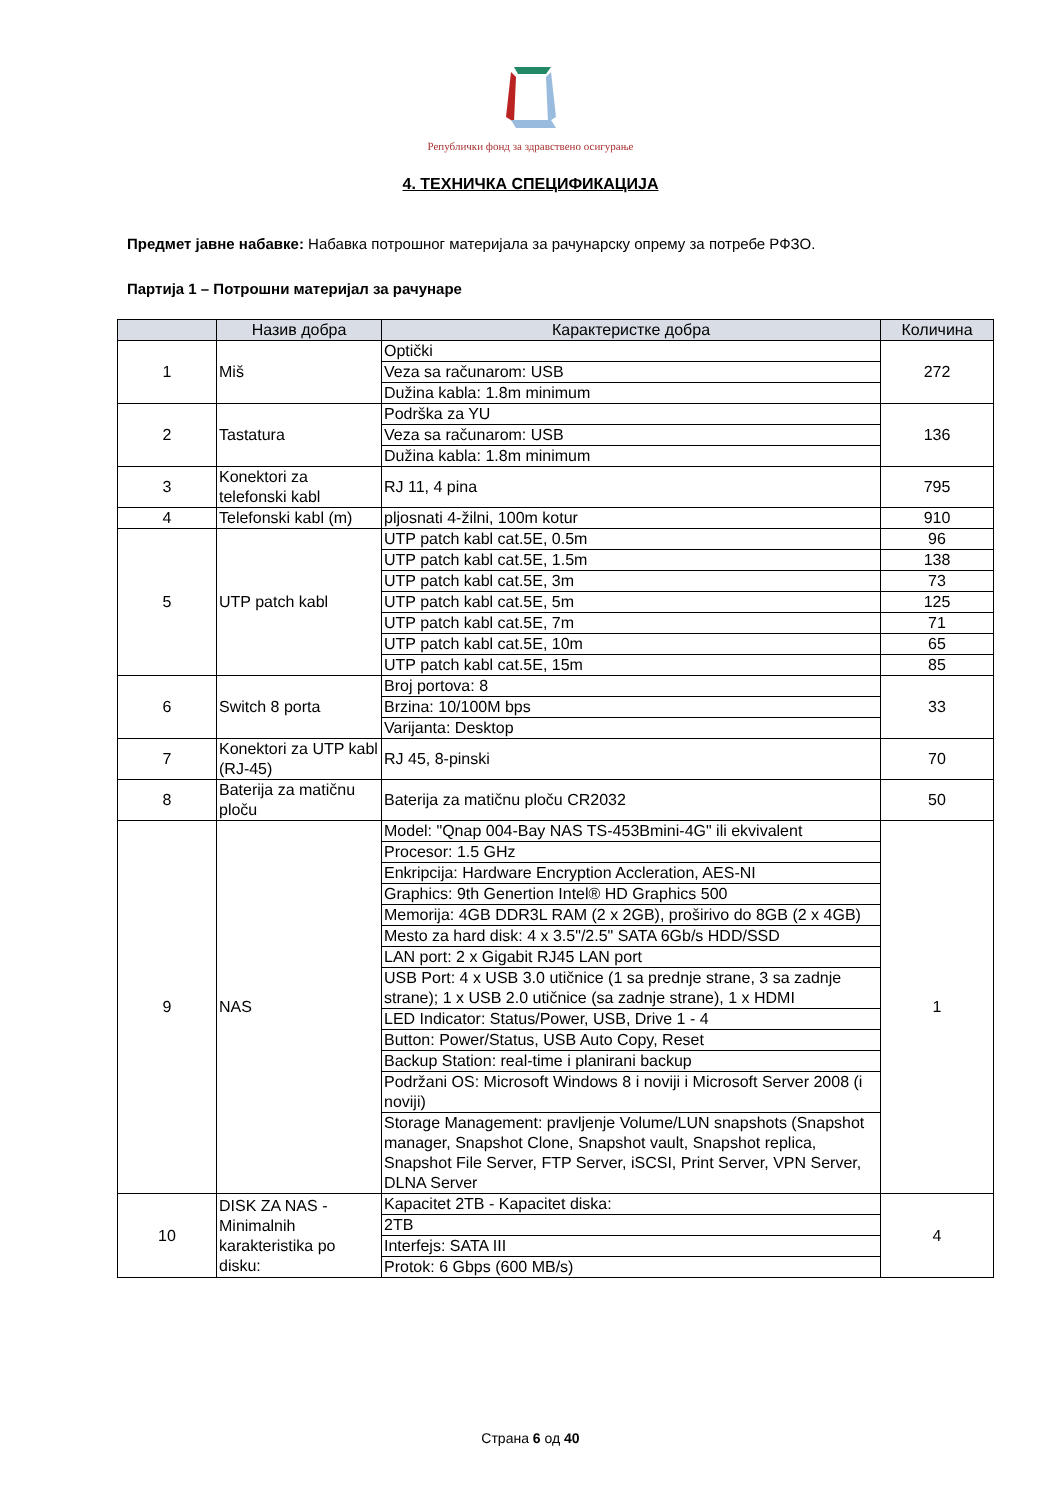Републички фонд за здравствено осигурање
4. ТЕХНИЧКА СПЕЦИФИКАЦИЈА
Предмет јавне набавке: Набавка потрошног материјала за рачунарску опрему за потребе РФЗО.
Партија 1 – Потрошни материјал за рачунаре
| | Назив добра | Карактеристке добра | Количина |
| --- | --- | --- | --- |
| 1 | Miš | Optički | 272 |
| | | Veza sa računarom: USB | |
| | | Dužina kabla: 1.8m minimum | |
| 2 | Tastatura | Podrška za YU | 136 |
| | | Veza sa računarom: USB | |
| | | Dužina kabla: 1.8m minimum | |
| 3 | Konektori za telefonski kabl | RJ 11, 4 pina | 795 |
| 4 | Telefonski kabl (m) | pljosnati 4-žilni, 100m kotur | 910 |
| 5 | UTP patch kabl | UTP patch kabl cat.5E, 0.5m | 96 |
| | | UTP patch kabl cat.5E, 1.5m | 138 |
| | | UTP patch kabl cat.5E, 3m | 73 |
| | | UTP patch kabl cat.5E, 5m | 125 |
| | | UTP patch kabl cat.5E, 7m | 71 |
| | | UTP patch kabl cat.5E, 10m | 65 |
| | | UTP patch kabl cat.5E, 15m | 85 |
| 6 | Switch 8 porta | Broj portova: 8 | 33 |
| | | Brzina: 10/100M bps | |
| | | Varijanta: Desktop | |
| 7 | Konektori za UTP kabl (RJ-45) | RJ 45, 8-pinski | 70 |
| 8 | Baterija za matičnu ploču | Baterija za matičnu ploču CR2032 | 50 |
| 9 | NAS | Model: "Qnap 004-Bay NAS TS-453Bmini-4G" ili ekvivalent | 1 |
| | | Procesor: 1.5 GHz | |
| | | Enkripcija: Hardware Encryption Accleration, AES-NI | |
| | | Graphics: 9th Genertion Intel® HD Graphics 500 | |
| | | Memorija: 4GB DDR3L RAM (2 x 2GB), proširivo do 8GB (2 x 4GB) | |
| | | Mesto za hard disk: 4 x 3.5"/2.5" SATA 6Gb/s HDD/SSD | |
| | | LAN port: 2 x Gigabit RJ45 LAN port | |
| | | USB Port: 4 x USB 3.0 utičnice (1 sa prednje strane, 3 sa zadnje strane); 1 x USB 2.0 utičnice (sa zadnje strane), 1 x HDMI | |
| | | LED Indicator: Status/Power, USB, Drive 1 - 4 | |
| | | Button: Power/Status, USB Auto Copy, Reset | |
| | | Backup Station: real-time i planirani backup | |
| | | Podržani OS: Microsoft Windows 8 i noviji i Microsoft Server 2008 (i noviji) | |
| | | Storage Management: pravljenje Volume/LUN snapshots (Snapshot manager, Snapshot Clone, Snapshot vault, Snapshot replica, Snapshot File Server, FTP Server, iSCSI, Print Server, VPN Server, DLNA Server | |
| 10 | DISK ZA NAS - Minimalnih karakteristika po disku: | Kapacitet 2TB - Kapacitet diska: | 4 |
| | | 2TB | |
| | | Interfejs: SATA III | |
| | | Protok: 6 Gbps (600 MB/s) | |
Страна 6 од 40